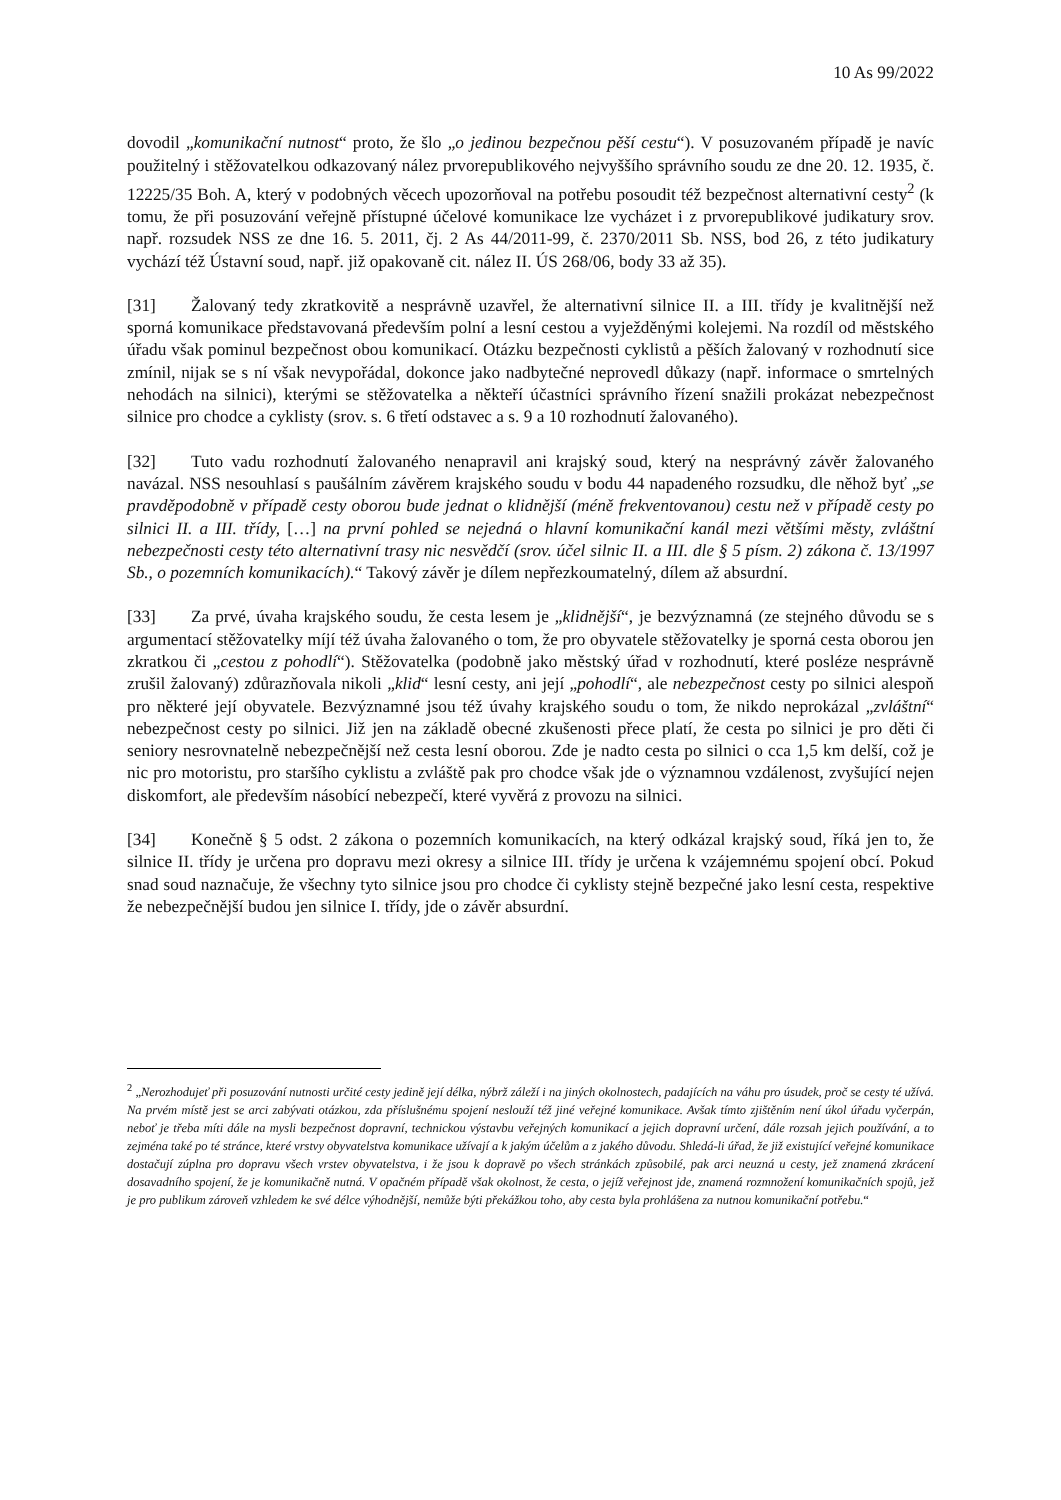10 As 99/2022
dovodil „komunikační nutnost“ proto, že šlo „o jedinou bezpečnou pěší cestu“). V posuzovaném případě je navíc použitelný i stěžovatelkou odkazovaný nález prvorepublikového nejvyššího správního soudu ze dne 20. 12. 1935, č. 12225/35 Boh. A, který v podobných věcech upozorňoval na potřebu posoudit též bezpečnost alternativní cesty<sup>2</sup> (k tomu, že při posuzování veřejně přístupné účelové komunikace lze vycházet i z prvorepublikové judikatury srov. např. rozsudek NSS ze dne 16. 5. 2011, čj. 2 As 44/2011-99, č. 2370/2011 Sb. NSS, bod 26, z této judikatury vychází též Ústavní soud, např. již opakovaně cit. nález II. ÚS 268/06, body 33 až 35).
[31] Žalovaný tedy zkratkovitě a nesprávně uzavřel, že alternativní silnice II. a III. třídy je kvalitnější než sporná komunikace představovaná především polní a lesní cestou a vyježděnými kolejemi. Na rozdíl od městského úřadu však pominul bezpečnost obou komunikací. Otázku bezpečnosti cyklistů a pěších žalovaný v rozhodnutí sice zmínil, nijak se s ní však nevypořádal, dokonce jako nadbytečné neprovedl důkazy (např. informace o smrtelných nehodách na silnici), kterými se stěžovatelka a někteří účastníci správního řízení snažili prokázat nebezpečnost silnice pro chodce a cyklisty (srov. s. 6 třetí odstavec a s. 9 a 10 rozhodnutí žalovaného).
[32] Tuto vadu rozhodnutí žalovaného nenapravil ani krajský soud, který na nesprávný závěr žalovaného navázal. NSS nesouhlasí s paušálním závěrem krajského soudu v bodu 44 napadeného rozsudku, dle něhož byť „se pravděpodobně v případě cesty oborou bude jednat o klidnější (méně frekventovanou) cestu než v případě cesty po silnici II. a III. třídy, […] na první pohled se nejedná o hlavní komunikační kanál mezi většími městy, zvláštní nebezpečnosti cesty této alternativní trasy nic nesvědčí (srov. účel silnic II. a III. dle § 5 písm. 2) zákona č. 13/1997 Sb., o pozemních komunikacích).“ Takový závěr je dílem nepřezkoumatelný, dílem až absurdní.
[33] Za prvé, úvaha krajského soudu, že cesta lesem je „klidnější“, je bezvýznamná (ze stejného důvodu se s argumentací stěžovatelky míjí též úvaha žalovaného o tom, že pro obyvatele stěžovatelky je sporná cesta oborou jen zkratkou či „cestou z pohodlí“). Stěžovatelka (podobně jako městský úřad v rozhodnutí, které posléze nesprávně zrušil žalovaný) zdůrazňovala nikoli „klid“ lesní cesty, ani její „pohodlí“, ale nebezpečnost cesty po silnici alespoň pro některé její obyvatele. Bezvýznamné jsou též úvahy krajského soudu o tom, že nikdo neprokázal „zvláštní“ nebezpečnost cesty po silnici. Již jen na základě obecné zkušenosti přece platí, že cesta po silnici je pro děti či seniory nesrovnatelně nebezpečnější než cesta lesní oborou. Zde je nadto cesta po silnici o cca 1,5 km delší, což je nic pro motoristu, pro staršího cyklistu a zvláště pak pro chodce však jde o významnou vzdálenost, zvyšující nejen diskomfort, ale především násobící nebezpečí, které vyvěrá z provozu na silnici.
[34] Konečně § 5 odst. 2 zákona o pozemních komunikacích, na který odkázal krajský soud, říká jen to, že silnice II. třídy je určena pro dopravu mezi okresy a silnice III. třídy je určena k vzájemnému spojení obcí. Pokud snad soud naznačuje, že všechny tyto silnice jsou pro chodce či cyklisty stejně bezpečné jako lesní cesta, respektive že nebezpečnější budou jen silnice I. třídy, jde o závěr absurdní.
<sup>2</sup> „Nerozhodujeť při posuzování nutnosti určité cesty jedině její délka, nýbrž záleží i na jiných okolnostech, padajících na váhu pro úsudek, proč se cesty té užívá. Na prvém místě jest se arci zabývati otázkou, zda příslušnému spojení neslouží též jiné veřejné komunikace. Avšak tímto zjištěním není úkol úřadu vyčerpán, neboť je třeba míti dále na mysli bezpečnost dopravní, technickou výstavbu veřejných komunikací a jejich dopravní určení, dále rozsah jejich používání, a to zejména také po té stránce, které vrstvy obyvatelstva komunikace užívají a k jakým účelům a z jakého důvodu. Shledá-li úřad, že již existující veřejné komunikace dostačují zúplna pro dopravu všech vrstev obyvatelstva, i že jsou k dopravě po všech stránkách způsobilé, pak arci neuzná u cesty, jež znamená zkrácení dosavadního spojení, že je komunikačně nutná. V opačném případě však okolnost, že cesta, o jejíž veřejnost jde, znamená rozmnožení komunikačních spojů, jež je pro publikum zároveň vzhledem ke své délce výhodnější, nemůže býti překážkou toho, aby cesta byla prohlášena za nutnou komunikační potřebu.“